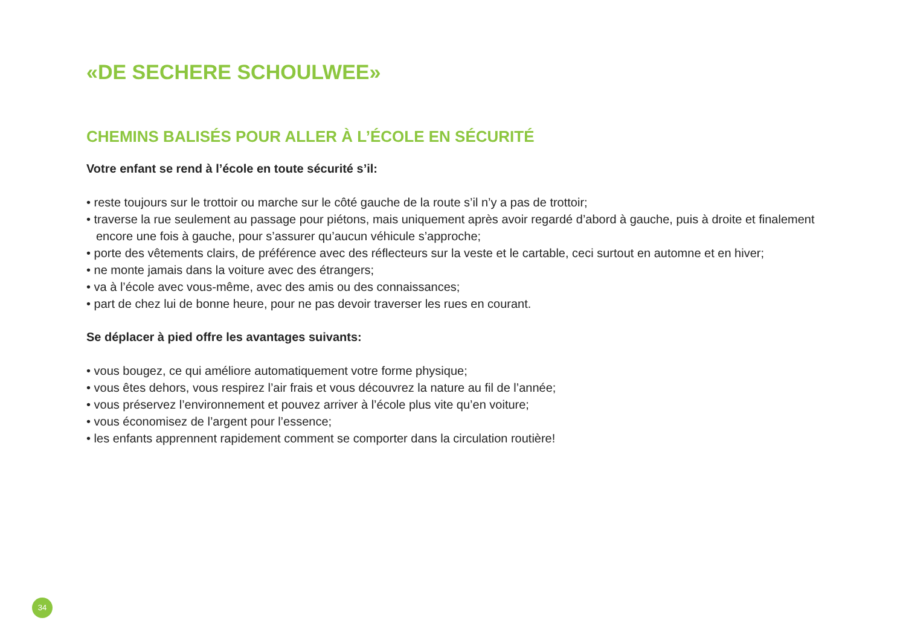«DE SECHERE SCHOULWEE»
CHEMINS BALISÉS POUR ALLER À L’ÉCOLE EN SÉCURITÉ
Votre enfant se rend à l’école en toute sécurité s’il:
• reste toujours sur le trottoir ou marche sur le côté gauche de la route s’il n’y a pas de trottoir;
• traverse la rue seulement au passage pour piétons, mais uniquement après avoir regardé d’abord à gauche, puis à droite et finalement encore une fois à gauche, pour s’assurer qu’aucun véhicule s’approche;
• porte des vêtements clairs, de préférence avec des réflecteurs sur la veste et le cartable, ceci surtout en automne et en hiver;
• ne monte jamais dans la voiture avec des étrangers;
• va à l’école avec vous-même, avec des amis ou des connaissances;
• part de chez lui de bonne heure, pour ne pas devoir traverser les rues en courant.
Se déplacer à pied offre les avantages suivants:
• vous bougez, ce qui améliore automatiquement votre forme physique;
• vous êtes dehors, vous respirez l’air frais et vous découvrez la nature au fil de l’année;
• vous préservez l’environnement et pouvez arriver à l’école plus vite qu’en voiture;
• vous économisez de l’argent pour l’essence;
• les enfants apprennent rapidement comment se comporter dans la circulation routière!
34